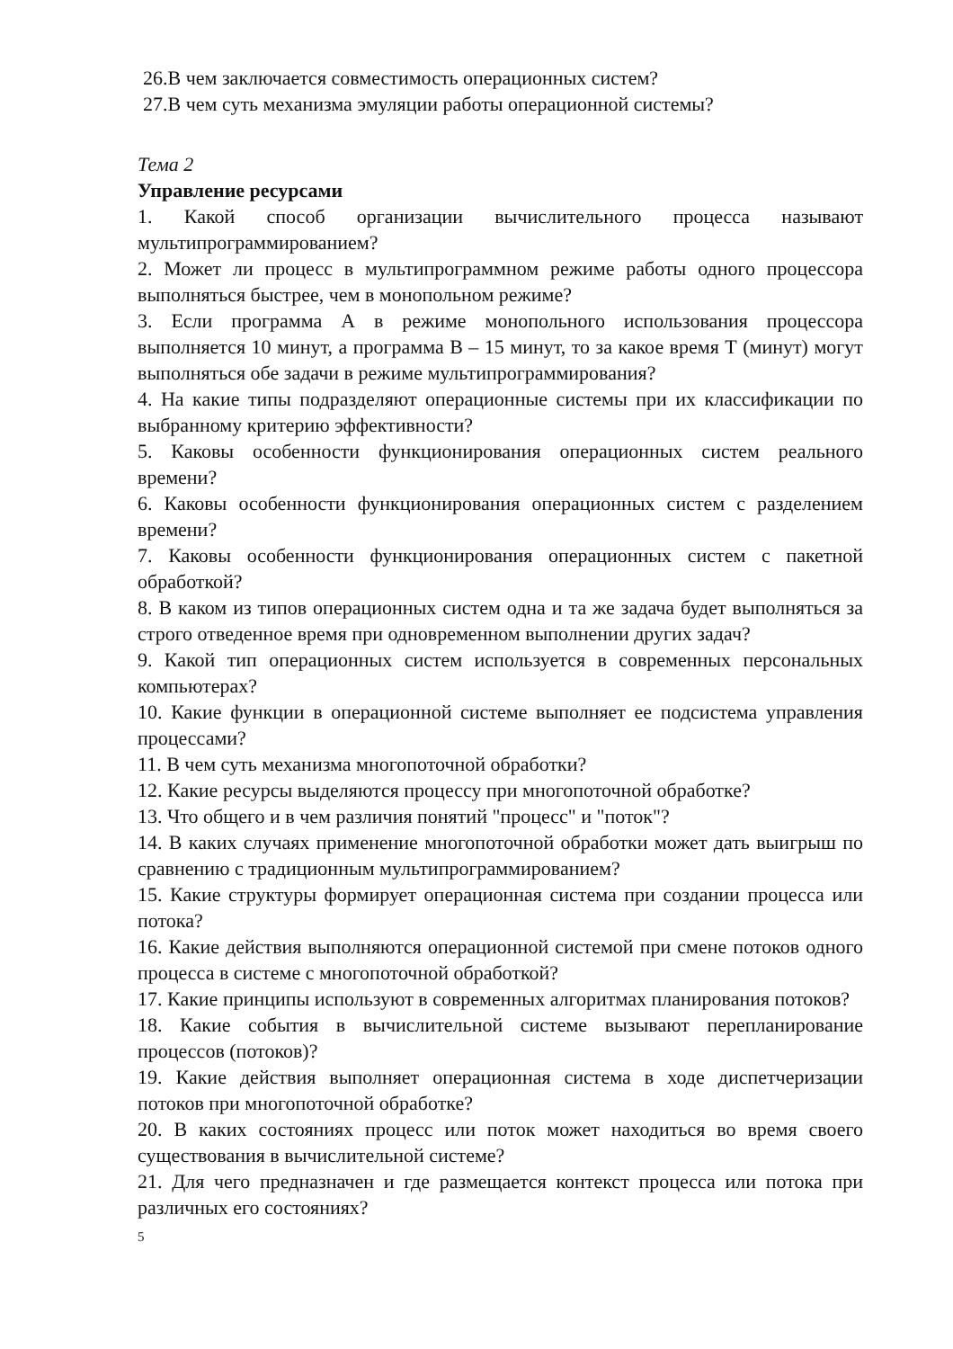26.В чем заключается совместимость операционных систем?
27.В чем суть механизма эмуляции работы операционной системы?
Тема 2
Управление ресурсами
1. Какой способ организации вычислительного процесса называют мультипрограммированием?
2. Может ли процесс в мультипрограммном режиме работы одного процессора выполняться быстрее, чем в монопольном режиме?
3. Если программа А в режиме монопольного использования процессора выполняется 10 минут, а программа В – 15 минут, то за какое время Т (минут) могут выполняться обе задачи в режиме мультипрограммирования?
4. На какие типы подразделяют операционные системы при их классификации по выбранному критерию эффективности?
5. Каковы особенности функционирования операционных систем реального времени?
6. Каковы особенности функционирования операционных систем с разделением времени?
7. Каковы особенности функционирования операционных систем с пакетной обработкой?
8. В каком из типов операционных систем одна и та же задача будет выполняться за строго отведенное время при одновременном выполнении других задач?
9. Какой тип операционных систем используется в современных персональных компьютерах?
10. Какие функции в операционной системе выполняет ее подсистема управления процессами?
11. В чем суть механизма многопоточной обработки?
12. Какие ресурсы выделяются процессу при многопоточной обработке?
13. Что общего и в чем различия понятий "процесс" и "поток"?
14. В каких случаях применение многопоточной обработки может дать выигрыш по сравнению с традиционным мультипрограммированием?
15. Какие структуры формирует операционная система при создании процесса или потока?
16. Какие действия выполняются операционной системой при смене потоков одного процесса в системе с многопоточной обработкой?
17. Какие принципы используют в современных алгоритмах планирования потоков?
18. Какие события в вычислительной системе вызывают перепланирование процессов (потоков)?
19. Какие действия выполняет операционная система в ходе диспетчеризации потоков при многопоточной обработке?
20. В каких состояниях процесс или поток может находиться во время своего существования в вычислительной системе?
21. Для чего предназначен и где размещается контекст процесса или потока при различных его состояниях?
5